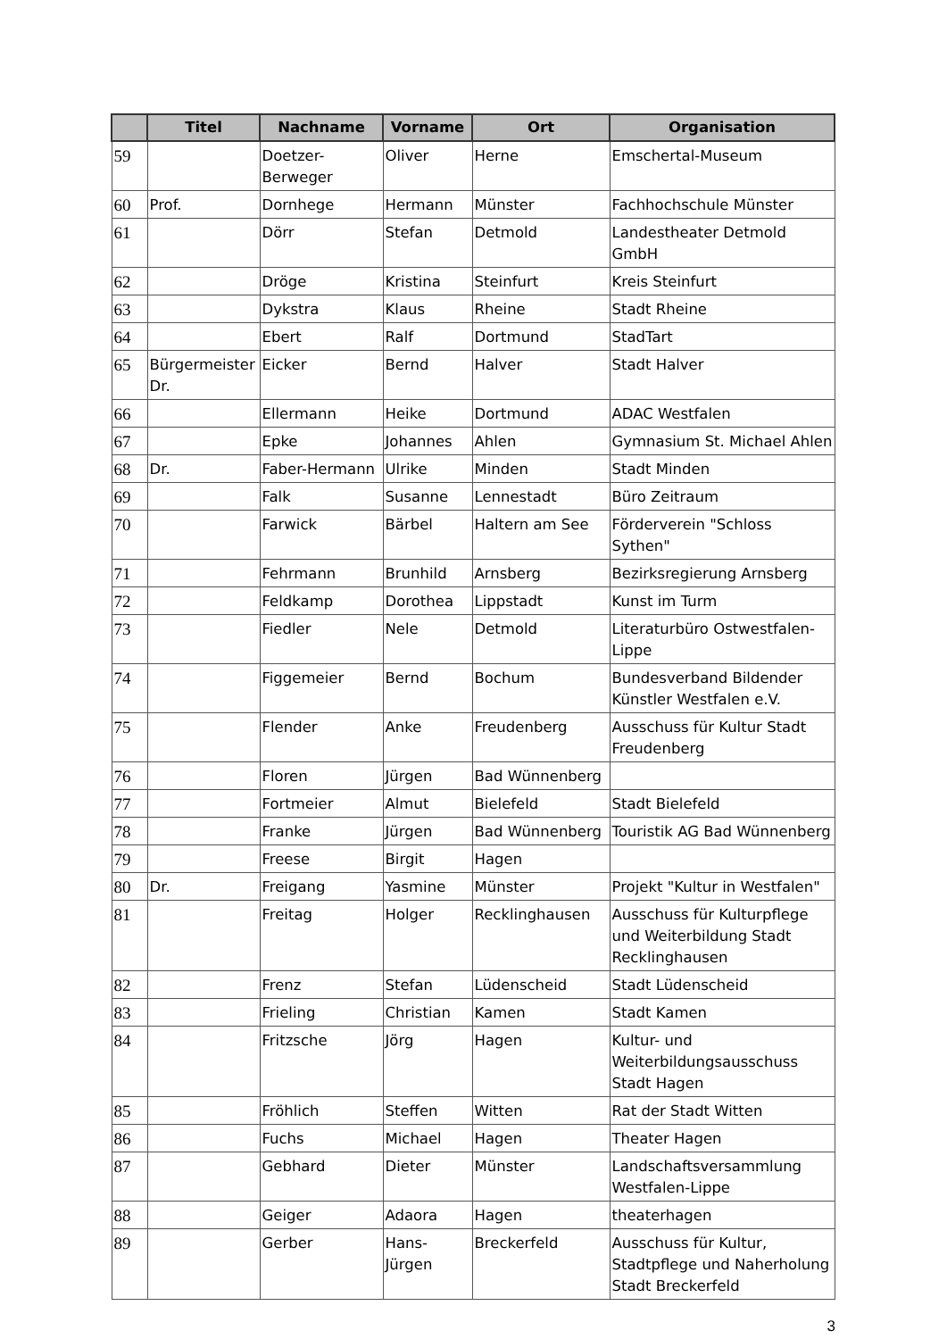| | Titel | Nachname | Vorname | Ort | Organisation |
| --- | --- | --- | --- | --- | --- |
| 59 | | Doetzer- Berweger | Oliver | Herne | Emschertal-Museum |
| 60 | Prof. | Dornhege | Hermann | Münster | Fachhochschule Münster |
| 61 | | Dörr | Stefan | Detmold | Landestheater Detmold GmbH |
| 62 | | Dröge | Kristina | Steinfurt | Kreis Steinfurt |
| 63 | | Dykstra | Klaus | Rheine | Stadt Rheine |
| 64 | | Ebert | Ralf | Dortmund | StadTart |
| 65 | Bürgermeister Dr. | Eicker | Bernd | Halver | Stadt Halver |
| 66 | | Ellermann | Heike | Dortmund | ADAC Westfalen |
| 67 | | Epke | Johannes | Ahlen | Gymnasium St. Michael Ahlen |
| 68 | Dr. | Faber-Hermann | Ulrike | Minden | Stadt Minden |
| 69 | | Falk | Susanne | Lennestadt | Büro Zeitraum |
| 70 | | Farwick | Bärbel | Haltern am See | Förderverein "Schloss Sythen" |
| 71 | | Fehrmann | Brunhild | Arnsberg | Bezirksregierung Arnsberg |
| 72 | | Feldkamp | Dorothea | Lippstadt | Kunst im Turm |
| 73 | | Fiedler | Nele | Detmold | Literaturbüro Ostwestfalen-Lippe |
| 74 | | Figgemeier | Bernd | Bochum | Bundesverband Bildender Künstler Westfalen e.V. |
| 75 | | Flender | Anke | Freudenberg | Ausschuss für Kultur Stadt Freudenberg |
| 76 | | Floren | Jürgen | Bad Wünnenberg | |
| 77 | | Fortmeier | Almut | Bielefeld | Stadt Bielefeld |
| 78 | | Franke | Jürgen | Bad Wünnenberg | Touristik AG Bad Wünnenberg |
| 79 | | Freese | Birgit | Hagen | |
| 80 | Dr. | Freigang | Yasmine | Münster | Projekt "Kultur in Westfalen" |
| 81 | | Freitag | Holger | Recklinghausen | Ausschuss für Kulturpflege und Weiterbildung Stadt Recklinghausen |
| 82 | | Frenz | Stefan | Lüdenscheid | Stadt Lüdenscheid |
| 83 | | Frieling | Christian | Kamen | Stadt Kamen |
| 84 | | Fritzsche | Jörg | Hagen | Kultur- und Weiterbildungsausschuss Stadt Hagen |
| 85 | | Fröhlich | Steffen | Witten | Rat der Stadt Witten |
| 86 | | Fuchs | Michael | Hagen | Theater Hagen |
| 87 | | Gebhard | Dieter | Münster | Landschaftsversammlung Westfalen-Lippe |
| 88 | | Geiger | Adaora | Hagen | theaterhagen |
| 89 | | Gerber | Hans- Jürgen | Breckerfeld | Ausschuss für Kultur, Stadtpflege und Naherholung Stadt Breckerfeld |
3